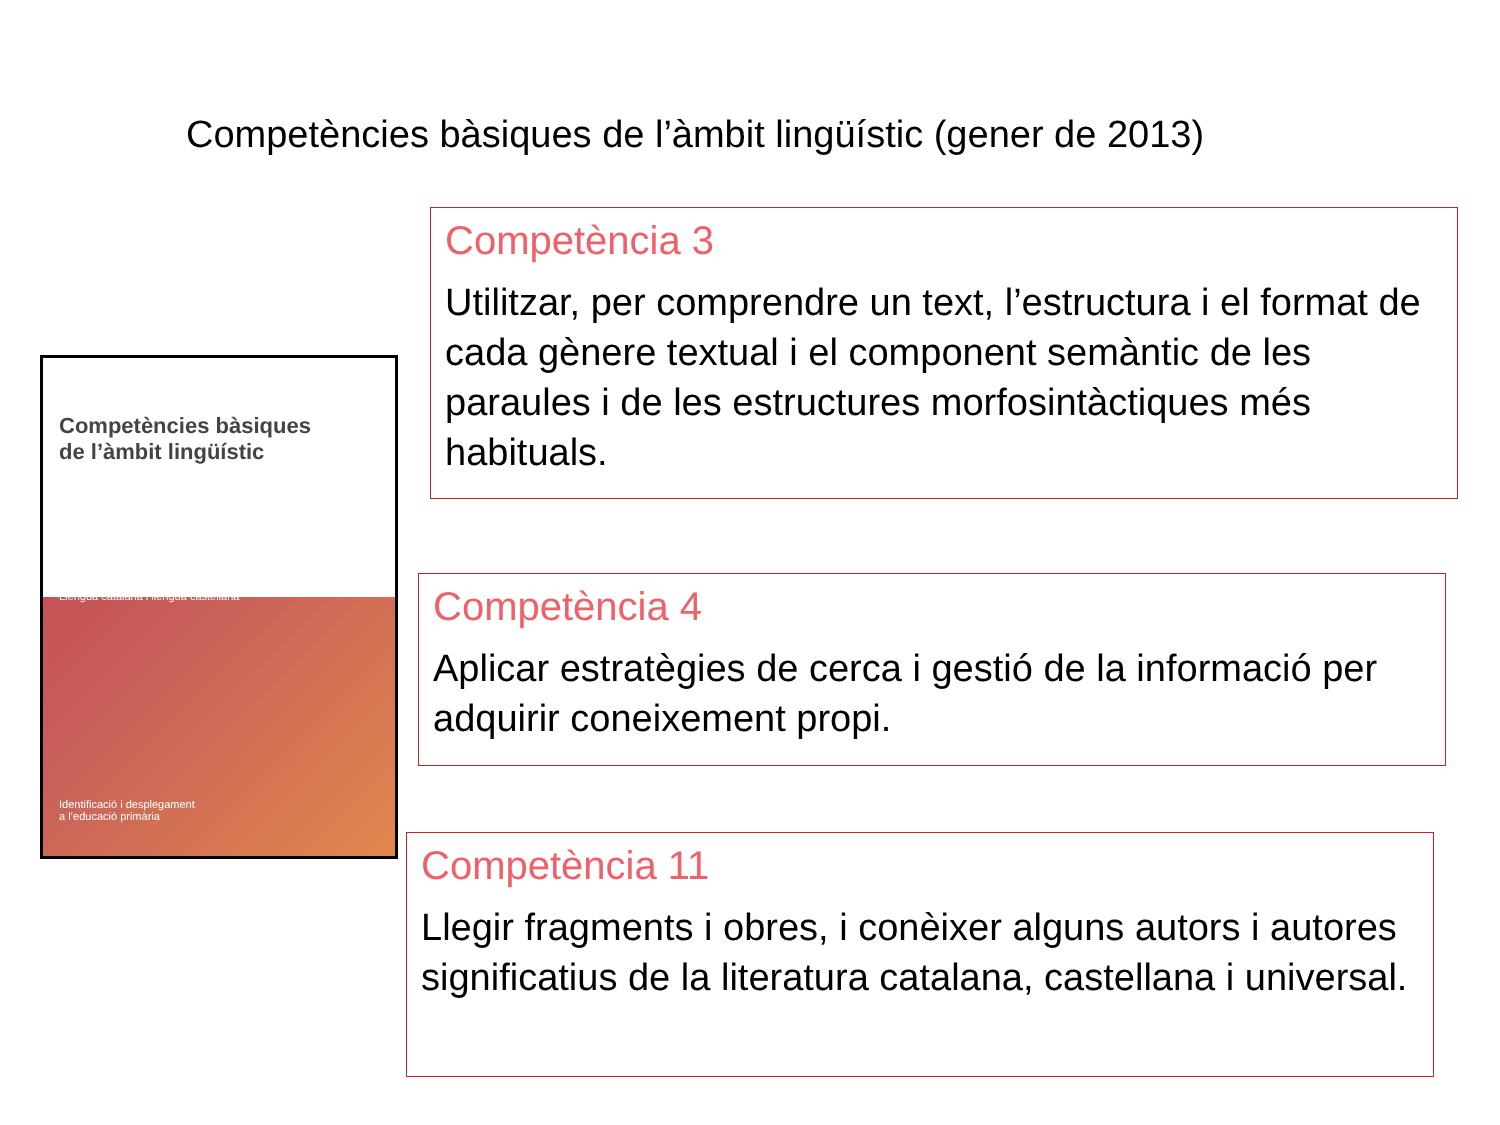Competències bàsiques de l’àmbit lingüístic (gener de 2013)
Competències bàsiques
de l’àmbit lingüístic
Llengua catalana i llengua castellana
Identificació i desplegament
a l’educació primària
Competència 3
Utilitzar, per comprendre un text, l’estructura i el format de cada gènere textual i el component semàntic de les paraules i de les estructures morfosintàctiques més habituals.
Competència 4
Aplicar estratègies de cerca i gestió de la informació per adquirir coneixement propi.
Competència 11
Llegir fragments i obres, i conèixer alguns autors i autores significatius de la literatura catalana, castellana i universal.